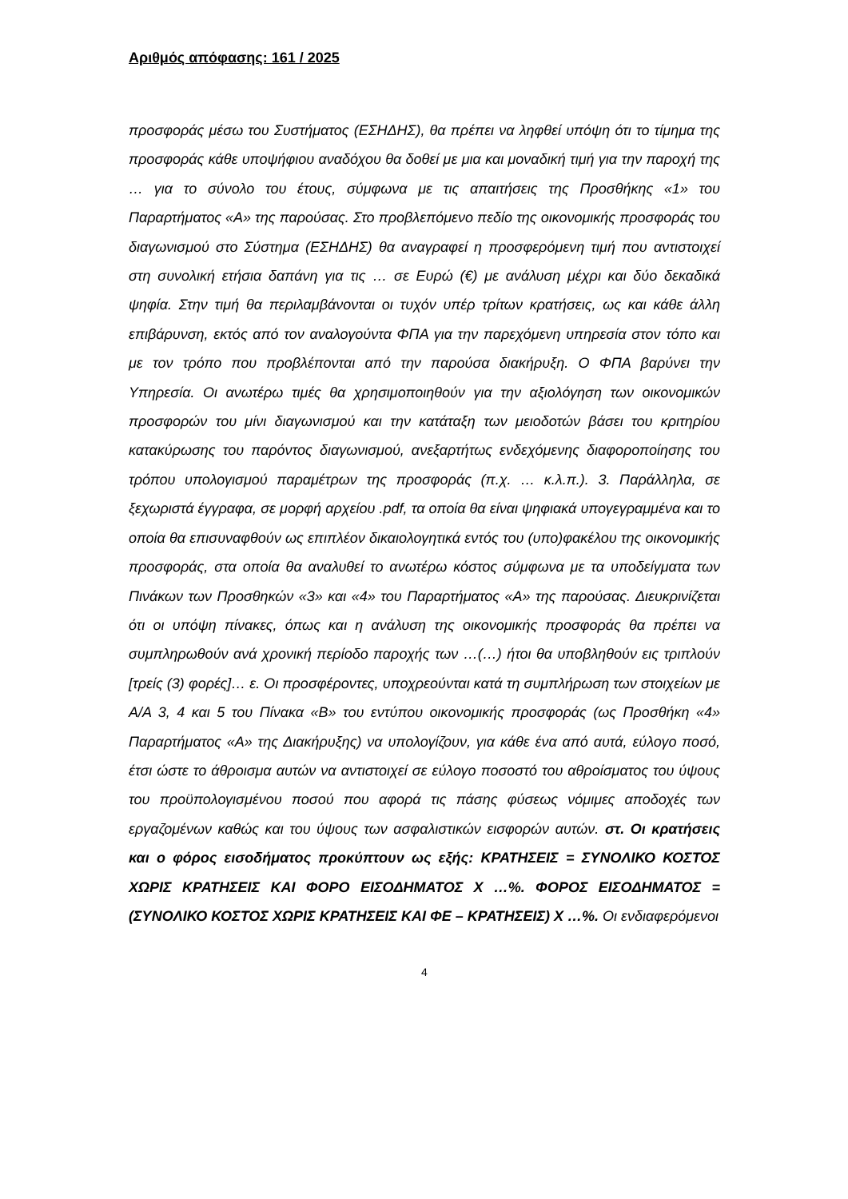Αριθμός απόφασης: 161 / 2025
προσφοράς μέσω του Συστήματος (ΕΣΗΔΗΣ), θα πρέπει να ληφθεί υπόψη ότι το τίμημα της προσφοράς κάθε υποψήφιου αναδόχου θα δοθεί με μια και μοναδική τιμή για την παροχή της … για το σύνολο του έτους, σύμφωνα με τις απαιτήσεις της Προσθήκης «1» του Παραρτήματος «Α» της παρούσας. Στο προβλεπόμενο πεδίο της οικονομικής προσφοράς του διαγωνισμού στο Σύστημα (ΕΣΗΔΗΣ) θα αναγραφεί η προσφερόμενη τιμή που αντιστοιχεί στη συνολική ετήσια δαπάνη για τις … σε Ευρώ (€) με ανάλυση μέχρι και δύο δεκαδικά ψηφία. Στην τιμή θα περιλαμβάνονται οι τυχόν υπέρ τρίτων κρατήσεις, ως και κάθε άλλη επιβάρυνση, εκτός από τον αναλογούντα ΦΠΑ για την παρεχόμενη υπηρεσία στον τόπο και με τον τρόπο που προβλέπονται από την παρούσα διακήρυξη. Ο ΦΠΑ βαρύνει την Υπηρεσία. Οι ανωτέρω τιμές θα χρησιμοποιηθούν για την αξιολόγηση των οικονομικών προσφορών του μίνι διαγωνισμού και την κατάταξη των μειοδοτών βάσει του κριτηρίου κατακύρωσης του παρόντος διαγωνισμού, ανεξαρτήτως ενδεχόμενης διαφοροποίησης του τρόπου υπολογισμού παραμέτρων της προσφοράς (π.χ. … κ.λ.π.). 3. Παράλληλα, σε ξεχωριστά έγγραφα, σε μορφή αρχείου .pdf, τα οποία θα είναι ψηφιακά υπογεγραμμένα και το οποία θα επισυναφθούν ως επιπλέον δικαιολογητικά εντός του (υπο)φακέλου της οικονομικής προσφοράς, στα οποία θα αναλυθεί το ανωτέρω κόστος σύμφωνα με τα υποδείγματα των Πινάκων των Προσθηκών «3» και «4» του Παραρτήματος «Α» της παρούσας. Διευκρινίζεται ότι οι υπόψη πίνακες, όπως και η ανάλυση της οικονομικής προσφοράς θα πρέπει να συμπληρωθούν ανά χρονική περίοδο παροχής των …(…) ήτοι θα υποβληθούν εις τριπλούν [τρείς (3) φορές]… ε. Οι προσφέροντες, υποχρεούνται κατά τη συμπλήρωση των στοιχείων με Α/Α 3, 4 και 5 του Πίνακα «Β» του εντύπου οικονομικής προσφοράς (ως Προσθήκη «4» Παραρτήματος «Α» της Διακήρυξης) να υπολογίζουν, για κάθε ένα από αυτά, εύλογο ποσό, έτσι ώστε το άθροισμα αυτών να αντιστοιχεί σε εύλογο ποσοστό του αθροίσματος του ύψους του προϋπολογισμένου ποσού που αφορά τις πάσης φύσεως νόμιμες αποδοχές των εργαζομένων καθώς και του ύψους των ασφαλιστικών εισφορών αυτών. στ. Οι κρατήσεις και ο φόρος εισοδήματος προκύπτουν ως εξής: ΚΡΑΤΗΣΕΙΣ = ΣΥΝΟΛΙΚΟ ΚΟΣΤΟΣ ΧΩΡΙΣ ΚΡΑΤΗΣΕΙΣ ΚΑΙ ΦΟΡΟ ΕΙΣΟΔΗΜΑΤΟΣ Χ …%. ΦΟΡΟΣ ΕΙΣΟΔΗΜΑΤΟΣ = (ΣΥΝΟΛΙΚΟ ΚΟΣΤΟΣ ΧΩΡΙΣ ΚΡΑΤΗΣΕΙΣ ΚΑΙ ΦΕ – ΚΡΑΤΗΣΕΙΣ) Χ …%. Οι ενδιαφερόμενοι
4